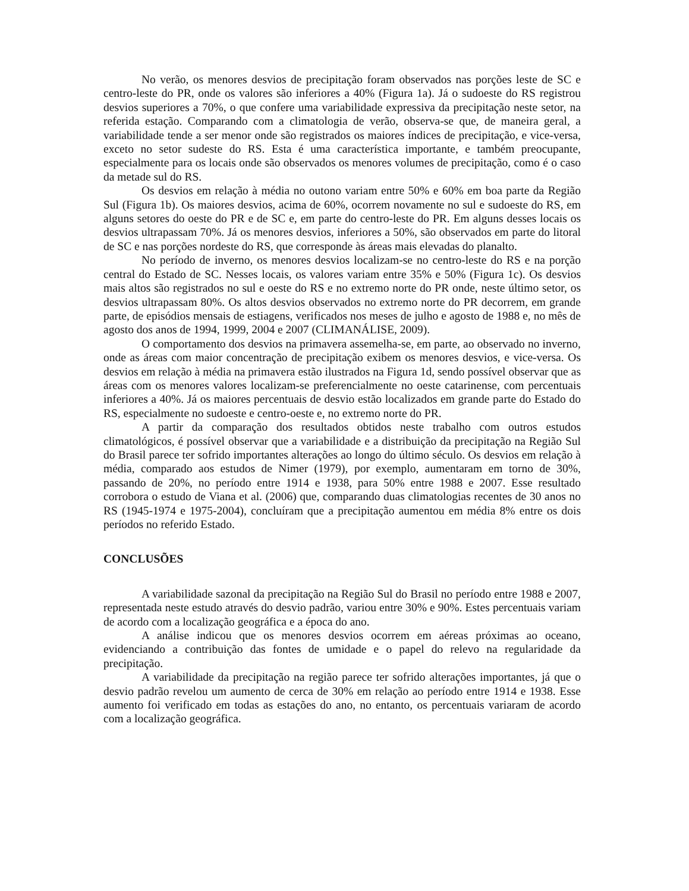No verão, os menores desvios de precipitação foram observados nas porções leste de SC e centro-leste do PR, onde os valores são inferiores a 40% (Figura 1a). Já o sudoeste do RS registrou desvios superiores a 70%, o que confere uma variabilidade expressiva da precipitação neste setor, na referida estação. Comparando com a climatologia de verão, observa-se que, de maneira geral, a variabilidade tende a ser menor onde são registrados os maiores índices de precipitação, e vice-versa, exceto no setor sudeste do RS. Esta é uma característica importante, e também preocupante, especialmente para os locais onde são observados os menores volumes de precipitação, como é o caso da metade sul do RS.
Os desvios em relação à média no outono variam entre 50% e 60% em boa parte da Região Sul (Figura 1b). Os maiores desvios, acima de 60%, ocorrem novamente no sul e sudoeste do RS, em alguns setores do oeste do PR e de SC e, em parte do centro-leste do PR. Em alguns desses locais os desvios ultrapassam 70%. Já os menores desvios, inferiores a 50%, são observados em parte do litoral de SC e nas porções nordeste do RS, que corresponde às áreas mais elevadas do planalto.
No período de inverno, os menores desvios localizam-se no centro-leste do RS e na porção central do Estado de SC. Nesses locais, os valores variam entre 35% e 50% (Figura 1c). Os desvios mais altos são registrados no sul e oeste do RS e no extremo norte do PR onde, neste último setor, os desvios ultrapassam 80%. Os altos desvios observados no extremo norte do PR decorrem, em grande parte, de episódios mensais de estiagens, verificados nos meses de julho e agosto de 1988 e, no mês de agosto dos anos de 1994, 1999, 2004 e 2007 (CLIMANÁLISE, 2009).
O comportamento dos desvios na primavera assemelha-se, em parte, ao observado no inverno, onde as áreas com maior concentração de precipitação exibem os menores desvios, e vice-versa. Os desvios em relação à média na primavera estão ilustrados na Figura 1d, sendo possível observar que as áreas com os menores valores localizam-se preferencialmente no oeste catarinense, com percentuais inferiores a 40%. Já os maiores percentuais de desvio estão localizados em grande parte do Estado do RS, especialmente no sudoeste e centro-oeste e, no extremo norte do PR.
A partir da comparação dos resultados obtidos neste trabalho com outros estudos climatológicos, é possível observar que a variabilidade e a distribuição da precipitação na Região Sul do Brasil parece ter sofrido importantes alterações ao longo do último século. Os desvios em relação à média, comparado aos estudos de Nimer (1979), por exemplo, aumentaram em torno de 30%, passando de 20%, no período entre 1914 e 1938, para 50% entre 1988 e 2007. Esse resultado corrobora o estudo de Viana et al. (2006) que, comparando duas climatologias recentes de 30 anos no RS (1945-1974 e 1975-2004), concluíram que a precipitação aumentou em média 8% entre os dois períodos no referido Estado.
CONCLUSÕES
A variabilidade sazonal da precipitação na Região Sul do Brasil no período entre 1988 e 2007, representada neste estudo através do desvio padrão, variou entre 30% e 90%. Estes percentuais variam de acordo com a localização geográfica e a época do ano.
A análise indicou que os menores desvios ocorrem em aéreas próximas ao oceano, evidenciando a contribuição das fontes de umidade e o papel do relevo na regularidade da precipitação.
A variabilidade da precipitação na região parece ter sofrido alterações importantes, já que o desvio padrão revelou um aumento de cerca de 30% em relação ao período entre 1914 e 1938. Esse aumento foi verificado em todas as estações do ano, no entanto, os percentuais variaram de acordo com a localização geográfica.